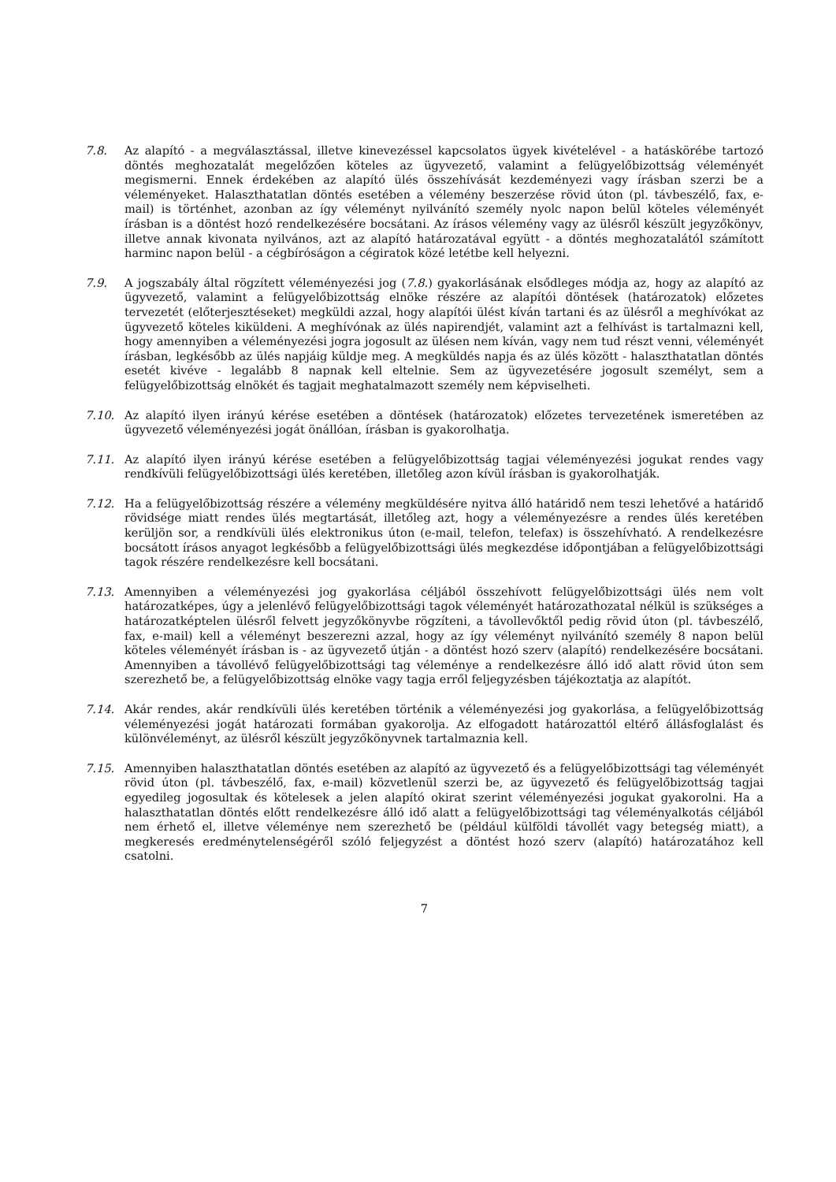7.8. Az alapító - a megválasztással, illetve kinevezéssel kapcsolatos ügyek kivételével - a hatáskörébe tartozó döntés meghozatalát megelőzően köteles az ügyvezető, valamint a felügyelőbizottság véleményét megismerni. Ennek érdekében az alapító ülés összehívását kezdeményezi vagy írásban szerzi be a véleményeket. Halaszthatatlan döntés esetében a vélemény beszerzése rövid úton (pl. távbeszélő, fax, e-mail) is történhet, azonban az így véleményt nyilvánító személy nyolc napon belül köteles véleményét írásban is a döntést hozó rendelkezésére bocsátani. Az írásos vélemény vagy az ülésről készült jegyzőkönyv, illetve annak kivonata nyilvános, azt az alapító határozatával együtt - a döntés meghozatalától számított harminc napon belül - a cégbíróságon a cégiratok közé letétbe kell helyezni.
7.9. A jogszabály által rögzített véleményezési jog (7.8.) gyakorlásának elsődleges módja az, hogy az alapító az ügyvezető, valamint a felügyelőbizottság elnöke részére az alapítói döntések (határozatok) előzetes tervezetét (előterjesztéseket) megküldi azzal, hogy alapítói ülést kíván tartani és az ülésről a meghívókat az ügyvezető köteles kiküldeni. A meghívónak az ülés napirendjét, valamint azt a felhívást is tartalmazni kell, hogy amennyiben a véleményezési jogra jogosult az ülésen nem kíván, vagy nem tud részt venni, véleményét írásban, legkésőbb az ülés napjáig küldje meg. A megküldés napja és az ülés között - halaszthatatlan döntés esetét kivéve - legalább 8 napnak kell eltelnie. Sem az ügyvezetésére jogosult személyt, sem a felügyelőbizottság elnökét és tagjait meghatalmazott személy nem képviselheti.
7.10. Az alapító ilyen irányú kérése esetében a döntések (határozatok) előzetes tervezetének ismeretében az ügyvezető véleményezési jogát önállóan, írásban is gyakorolhatja.
7.11. Az alapító ilyen irányú kérése esetében a felügyelőbizottság tagjai véleményezési jogukat rendes vagy rendkívüli felügyelőbizottsági ülés keretében, illetőleg azon kívül írásban is gyakorolhatják.
7.12. Ha a felügyelőbizottság részére a vélemény megküldésére nyitva álló határidő nem teszi lehetővé a határidő rövidsége miatt rendes ülés megtartását, illetőleg azt, hogy a véleményezésre a rendes ülés keretében kerüljön sor, a rendkívüli ülés elektronikus úton (e-mail, telefon, telefax) is összehívható. A rendelkezésre bocsátott írásos anyagot legkésőbb a felügyelőbizottsági ülés megkezdése időpontjában a felügyelőbizottsági tagok részére rendelkezésre kell bocsátani.
7.13. Amennyiben a véleményezési jog gyakorlása céljából összehívott felügyelőbizottsági ülés nem volt határozatképes, úgy a jelenlévő felügyelőbizottsági tagok véleményét határozathozatal nélkül is szükséges a határozatképtelen ülésről felvett jegyzőkönyvbe rögzíteni, a távollevőktől pedig rövid úton (pl. távbeszélő, fax, e-mail) kell a véleményt beszerezni azzal, hogy az így véleményt nyilvánító személy 8 napon belül köteles véleményét írásban is - az ügyvezető útján - a döntést hozó szerv (alapító) rendelkezésére bocsátani. Amennyiben a távollévő felügyelőbizottsági tag véleménye a rendelkezésre álló idő alatt rövid úton sem szerezhető be, a felügyelőbizottság elnöke vagy tagja erről feljegyzésben tájékoztatja az alapítót.
7.14. Akár rendes, akár rendkívüli ülés keretében történik a véleményezési jog gyakorlása, a felügyelőbizottság véleményezési jogát határozati formában gyakorolja. Az elfogadott határozattól eltérő állásfoglalást és különvéleményt, az ülésről készült jegyzőkönyvnek tartalmaznia kell.
7.15. Amennyiben halaszthatatlan döntés esetében az alapító az ügyvezető és a felügyelőbizottsági tag véleményét rövid úton (pl. távbeszélő, fax, e-mail) közvetlenül szerzi be, az ügyvezető és felügyelőbizottság tagjai egyedileg jogosultak és kötelesek a jelen alapító okirat szerint véleményezési jogukat gyakorolni. Ha a halaszthatatlan döntés előtt rendelkezésre álló idő alatt a felügyelőbizottsági tag véleményalkotás céljából nem érhető el, illetve véleménye nem szerezhető be (például külföldi távollét vagy betegség miatt), a megkeresés eredménytelenségéről szóló feljegyzést a döntést hozó szerv (alapító) határozatához kell csatolni.
7